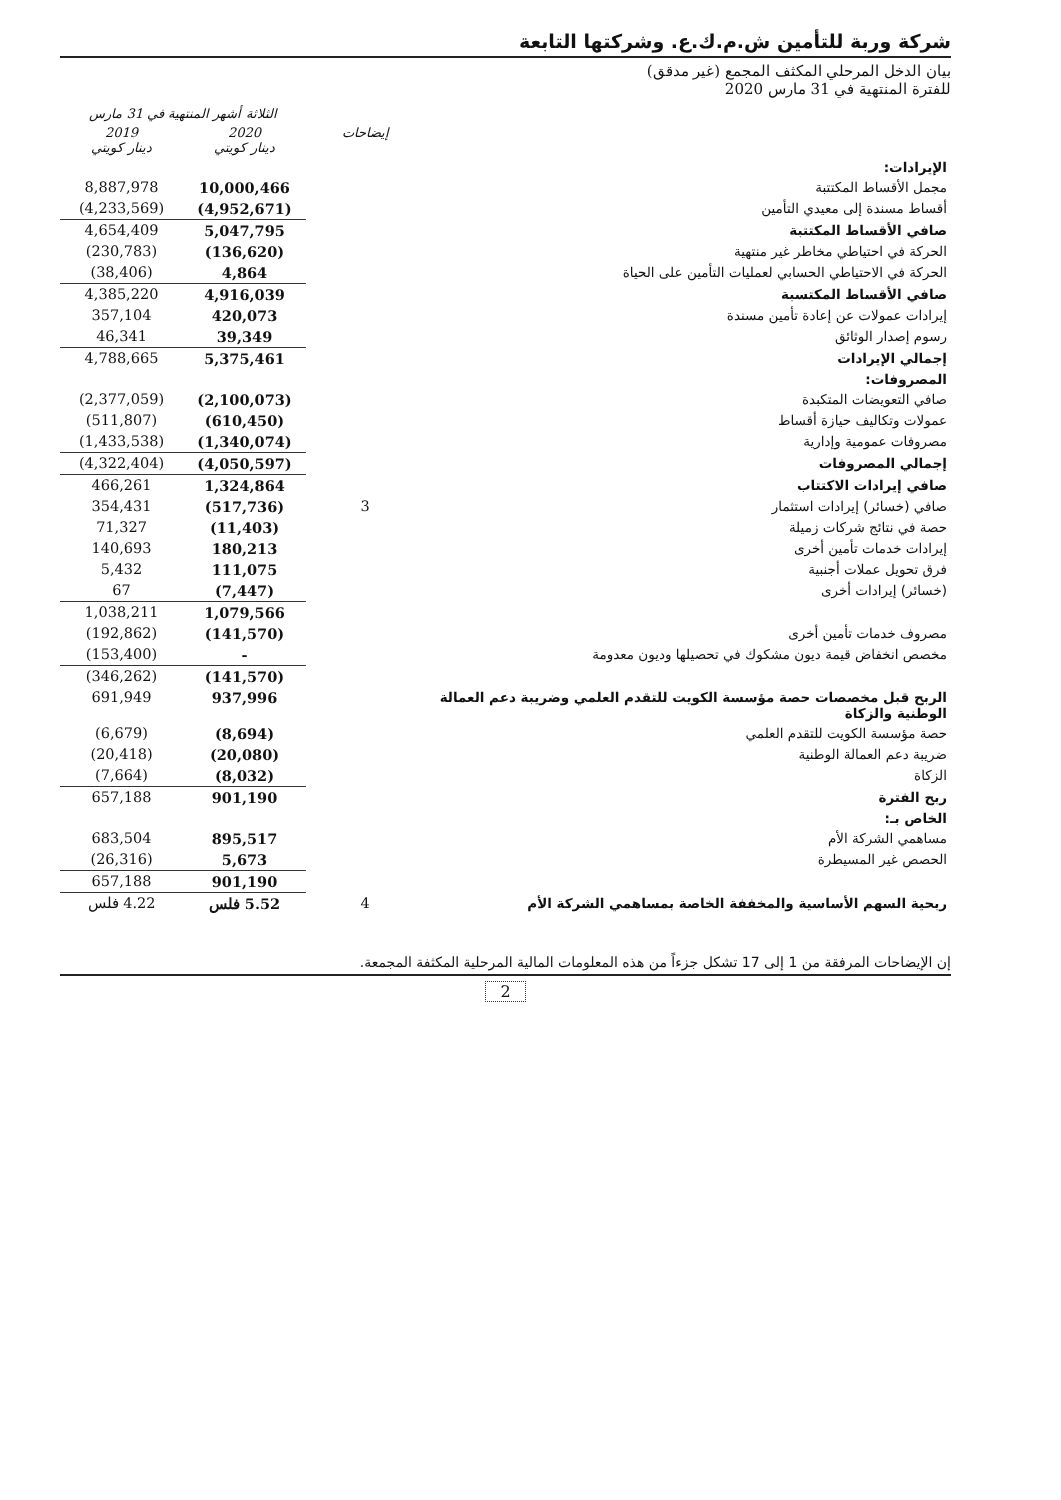شركة وربة للتأمين ش.م.ك.ع. وشركتها التابعة
بيان الدخل المرحلي المكثف المجمع (غير مدقق)
للفترة المنتهية في 31 مارس 2020
| | | الثلاثة أشهر المنتهية في 31 مارس | |
| --- | --- | --- | --- |
| | إيضاحات | 2020 دينار كويتي | 2019 دينار كويتي |
| الإيرادات: | | | |
| مجمل الأقساط المكتتبة | | 10,000,466 | 8,887,978 |
| أقساط مسندة إلى معيدي التأمين | | (4,952,671) | (4,233,569) |
| صافي الأقساط المكتتبة | | 5,047,795 | 4,654,409 |
| الحركة في احتياطي مخاطر غير منتهية | | (136,620) | (230,783) |
| الحركة في الاحتياطي الحسابي لعمليات التأمين على الحياة | | 4,864 | (38,406) |
| صافي الأقساط المكتسبة | | 4,916,039 | 4,385,220 |
| إيرادات عمولات عن إعادة تأمين مسندة | | 420,073 | 357,104 |
| رسوم إصدار الوثائق | | 39,349 | 46,341 |
| إجمالي الإيرادات | | 5,375,461 | 4,788,665 |
| المصروفات: | | | |
| صافي التعويضات المتكبدة | | (2,100,073) | (2,377,059) |
| عمولات وتكاليف حيازة أقساط | | (610,450) | (511,807) |
| مصروفات عمومية وإدارية | | (1,340,074) | (1,433,538) |
| إجمالي المصروفات | | (4,050,597) | (4,322,404) |
| صافي إيرادات الاكتتاب | | 1,324,864 | 466,261 |
| صافي (خسائر) إيرادات استثمار | 3 | (517,736) | 354,431 |
| حصة في نتائج شركات زميلة | | (11,403) | 71,327 |
| إيرادات خدمات تأمين أخرى | | 180,213 | 140,693 |
| فرق تحويل عملات أجنبية | | 111,075 | 5,432 |
| (خسائر) إيرادات أخرى | | (7,447) | 67 |
| | | 1,079,566 | 1,038,211 |
| مصروف خدمات تأمين أخرى | | (141,570) | (192,862) |
| مخصص انخفاض قيمة ديون مشكوك في تحصيلها وديون معدومة | | - | (153,400) |
| | | (141,570) | (346,262) |
| الربح قبل مخصصات حصة مؤسسة الكويت للتقدم العلمي وضريبة دعم العمالة الوطنية والزكاة | | 937,996 | 691,949 |
| حصة مؤسسة الكويت للتقدم العلمي | | (8,694) | (6,679) |
| ضريبة دعم العمالة الوطنية | | (20,080) | (20,418) |
| الزكاة | | (8,032) | (7,664) |
| ربح الفترة | | 901,190 | 657,188 |
| الخاص بـ: | | | |
| مساهمي الشركة الأم | | 895,517 | 683,504 |
| الحصص غير المسيطرة | | 5,673 | (26,316) |
| | | 901,190 | 657,188 |
| ربحية السهم الأساسية والمخففة الخاصة بمساهمي الشركة الأم | 4 | 5.52 فلس | 4.22 فلس |
إن الإيضاحات المرفقة من 1 إلى 17 تشكل جزءاً من هذه المعلومات المالية المرحلية المكثفة المجمعة.
2